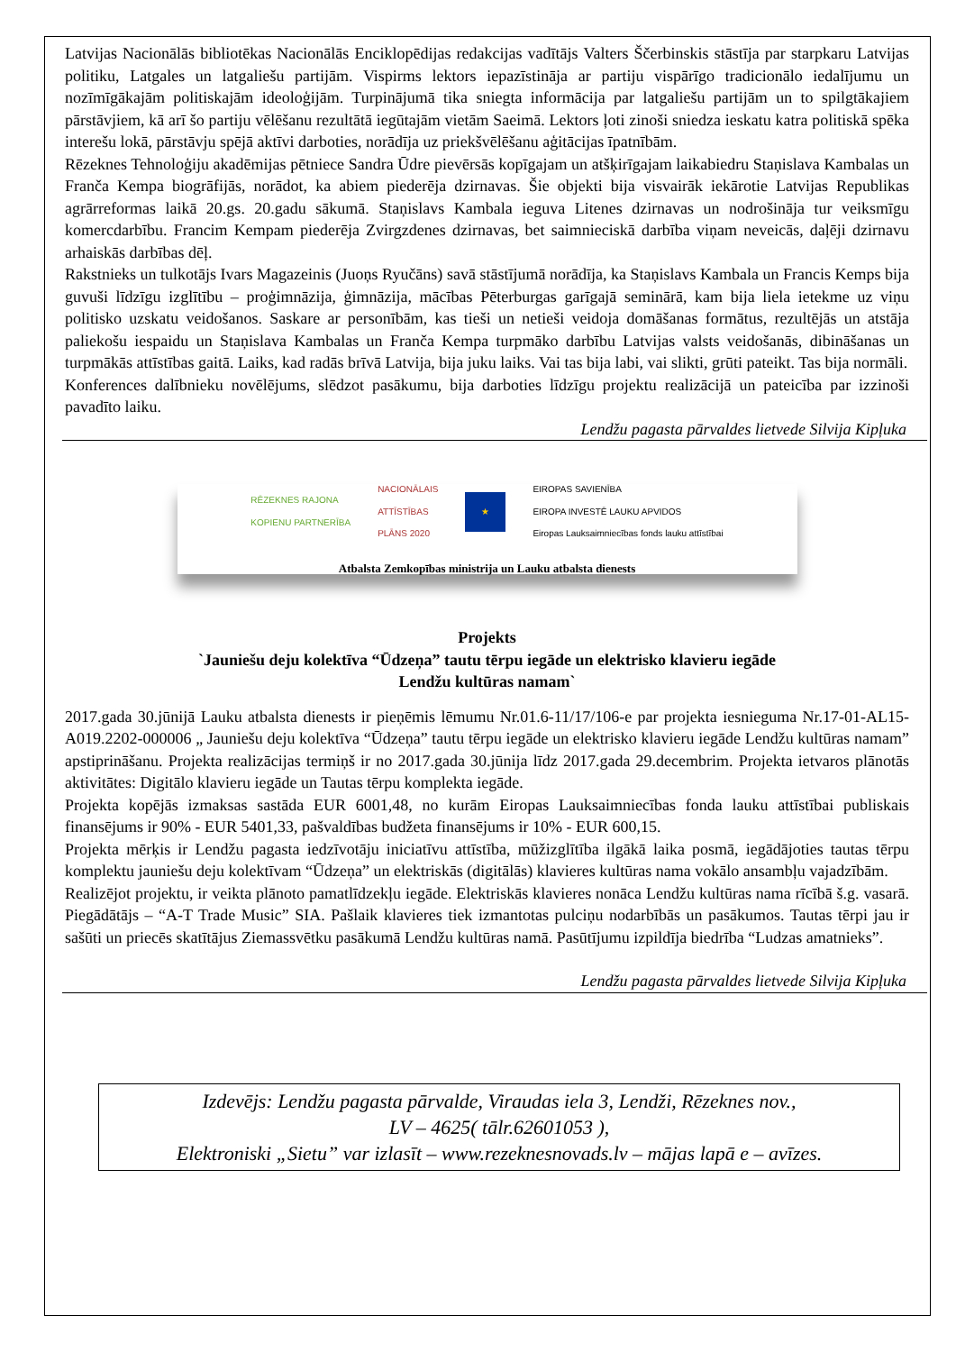Latvijas Nacionālās bibliotēkas Nacionālās Enciklopēdijas redakcijas vadītājs Valters Ščerbinskis stāstīja par starpkaru Latvijas politiku, Latgales un latgaliešu partijām. Vispirms lektors iepazīstināja ar partiju vispārīgo tradicionālo iedalījumu un nozīmīgākajām politiskajām ideoloģijām. Turpinājumā tika sniegta informācija par latgaliešu partijām un to spilgtākajiem pārstāvjiem, kā arī šo partiju vēlēšanu rezultātā iegūtajām vietām Saeimā. Lektors ļoti zinoši sniedza ieskatu katra politiskā spēka interešu lokā, pārstāvju spējā aktīvi darboties, norādīja uz priekšvēlēšanu aģitācijas īpatnībām.
Rēzeknes Tehnoloģiju akadēmijas pētniece Sandra Ūdre pievērsās kopīgajam un atšķirīgajam laikabiedru Staņislava Kambalas un Franča Kempa biogrāfijās, norādot, ka abiem piederēja dzirnavas. Šie objekti bija visvairāk iekārotie Latvijas Republikas agrārreformas laikā 20.gs. 20.gadu sākumā. Staņislavs Kambala ieguva Litenes dzirnavas un nodrošināja tur veiksmīgu komercdarbību. Francim Kempam piederēja Zvirgzdenes dzirnavas, bet saimnieciskā darbība viņam neveicās, daļēji dzirnavu arhaiskās darbības dēļ.
Rakstnieks un tulkotājs Ivars Magazeinis (Juoņs Ryučāns) savā stāstījumā norādīja, ka Staņislavs Kambala un Francis Kemps bija guvuši līdzīgu izglītību – proģimnāzija, ģimnāzija, mācības Pēterburgas garīgajā seminārā, kam bija liela ietekme uz viņu politisko uzskatu veidošanos. Saskare ar personībām, kas tieši un netieši veidoja domāšanas formātus, rezultējās un atstāja paliekošu iespaidu un Staņislava Kambalas un Franča Kempa turpmāko darbību Latvijas valsts veidošanās, dibināšanas un turpmākās attīstības gaitā. Laiks, kad radās brīvā Latvija, bija juku laiks. Vai tas bija labi, vai slikti, grūti pateikt. Tas bija normāli.
Konferences dalībnieku novēlējums, slēdzot pasākumu, bija darboties līdzīgu projektu realizācijā un pateicība par izzinoši pavadīto laiku.
Lendžu pagasta pārvaldes lietvede Silvija Kipļuka
RĒZEKNES RAJONA
KOPIENU PARTNERĪBA NACIONĀLAIS
ATTĪSTĪBAS
PLĀNS 2020 ★ EIROPAS SAVIENĪBA
EIROPA INVESTĒ LAUKU APVIDOS
Eiropas Lauksaimniecības fonds lauku attīstībai
Atbalsta Zemkopības ministrija un Lauku atbalsta dienests
Projekts
`Jauniešu deju kolektīva “Ūdzeņa” tautu tērpu iegāde un elektrisko klavieru iegāde
Lendžu kultūras namam`
2017.gada 30.jūnijā Lauku atbalsta dienests ir pieņēmis lēmumu Nr.01.6-11/17/106-e par projekta iesnieguma Nr.17-01-AL15-A019.2202-000006 „ Jauniešu deju kolektīva “Ūdzeņa” tautu tērpu iegāde un elektrisko klavieru iegāde Lendžu kultūras namam” apstiprināšanu. Projekta realizācijas termiņš ir no 2017.gada 30.jūnija līdz 2017.gada 29.decembrim. Projekta ietvaros plānotās aktivitātes: Digitālo klavieru iegāde un Tautas tērpu komplekta iegāde.
Projekta kopējās izmaksas sastāda EUR 6001,48, no kurām Eiropas Lauksaimniecības fonda lauku attīstībai publiskais finansējums ir 90% - EUR 5401,33, pašvaldības budžeta finansējums ir 10% - EUR 600,15.
Projekta mērķis ir Lendžu pagasta iedzīvotāju iniciatīvu attīstība, mūžizglītība ilgākā laika posmā, iegādājoties tautas tērpu komplektu jauniešu deju kolektīvam “Ūdzeņa” un elektriskās (digitālās) klavieres kultūras nama vokālo ansambļu vajadzībām.
Realizējot projektu, ir veikta plānoto pamatlīdzekļu iegāde. Elektriskās klavieres nonāca Lendžu kultūras nama rīcībā š.g. vasarā. Piegādātājs – “A-T Trade Music” SIA. Pašlaik klavieres tiek izmantotas pulciņu nodarbībās un pasākumos. Tautas tērpi jau ir sašūti un priecēs skatītājus Ziemassvētku pasākumā Lendžu kultūras namā. Pasūtījumu izpildīja biedrība “Ludzas amatnieks”.
Lendžu pagasta pārvaldes lietvede Silvija Kipļuka
Izdevējs: Lendžu pagasta pārvalde, Viraudas iela 3, Lendži, Rēzeknes nov.,
LV – 4625( tālr.62601053 ),
Elektroniski „Sietu” var izlasīt – www.rezeknesnovads.lv – mājas lapā e – avīzes.